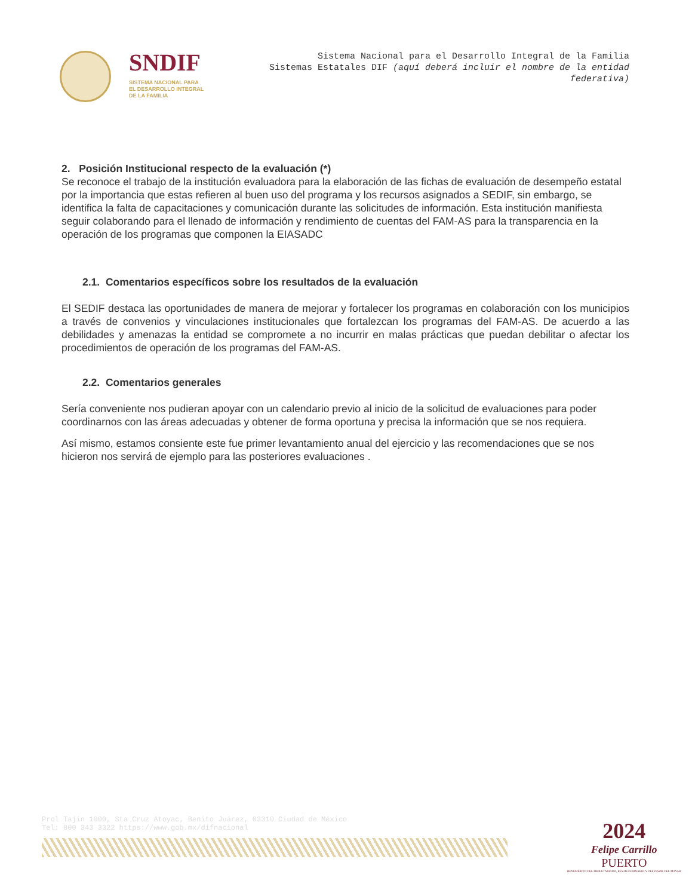SNDIF
SISTEMA NACIONAL PARA
EL DESARROLLO INTEGRAL
DE LA FAMILIA
Sistema Nacional para el Desarrollo Integral de la Familia
Sistemas Estatales DIF (aquí deberá incluir el nombre de la entidad federativa)
2. Posición Institucional respecto de la evaluación (*)
Se reconoce el trabajo de la institución evaluadora para la elaboración de las fichas de evaluación de desempeño estatal por la importancia que estas refieren al buen uso del programa y los recursos asignados a SEDIF, sin embargo, se identifica la falta de capacitaciones y comunicación durante las solicitudes de información. Esta institución manifiesta seguir colaborando para el llenado de información y rendimiento de cuentas del FAM-AS para la transparencia en la operación de los programas que componen la EIASADC
2.1. Comentarios específicos sobre los resultados de la evaluación
El SEDIF destaca las oportunidades de manera de mejorar y fortalecer los programas en colaboración con los municipios a través de convenios y vinculaciones institucionales que fortalezcan los programas del FAM-AS. De acuerdo a las debilidades y amenazas la entidad se compromete a no incurrir en malas prácticas que puedan debilitar o afectar los procedimientos de operación de los programas del FAM-AS.
2.2. Comentarios generales
Sería conveniente nos pudieran apoyar con un calendario previo al inicio de la solicitud de evaluaciones para poder coordinarnos con las áreas adecuadas y obtener de forma oportuna y precisa la información que se nos requiera.
Así mismo, estamos consiente este fue primer levantamiento anual del ejercicio y las recomendaciones que se nos hicieron nos servirá de ejemplo para las posteriores evaluaciones .
Prol Tajín 1000, Sta Cruz Atoyac, Benito Juárez, 03310 Ciudad de México
Tel: 800 343 3322 https://www.gob.mx/difnacional
2024
Felipe Carrillo
PUERTO
BENEMÉRITO DEL PROLETARIADO, REVOLUCIONARIO Y DEFENSOR DEL MAYAB